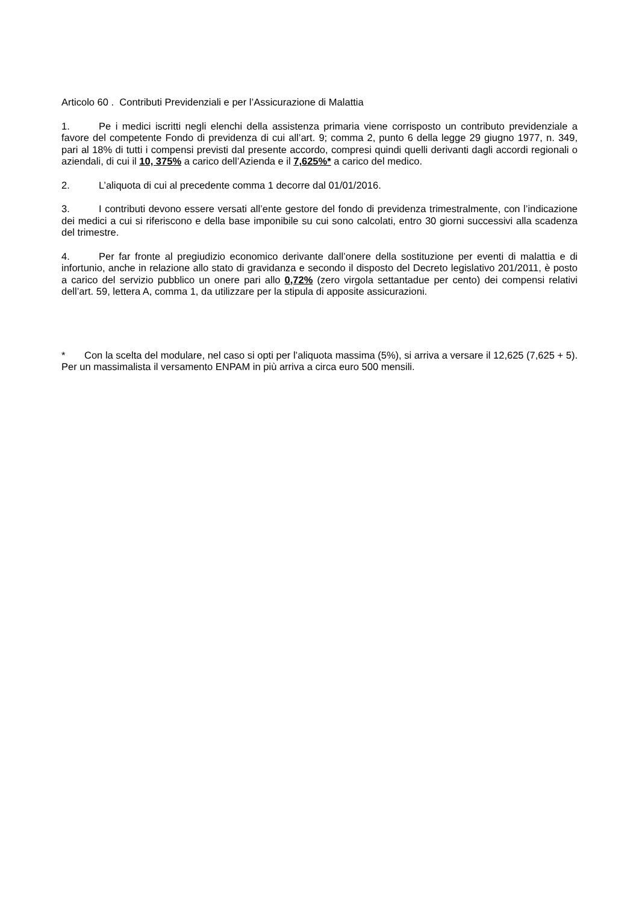Articolo 60 . Contributi Previdenziali e per l’Assicurazione di Malattia
1. Pe i medici iscritti negli elenchi della assistenza primaria viene corrisposto un contributo previdenziale a favore del competente Fondo di previdenza di cui all’art. 9; comma 2, punto 6 della legge 29 giugno 1977, n. 349, pari al 18% di tutti i compensi previsti dal presente accordo, compresi quindi quelli derivanti dagli accordi regionali o aziendali, di cui il 10, 375% a carico dell’Azienda e il 7,625%* a carico del medico.
2. L’aliquota di cui al precedente comma 1 decorre dal 01/01/2016.
3. I contributi devono essere versati all’ente gestore del fondo di previdenza trimestralmente, con l’indicazione dei medici a cui si riferiscono e della base imponibile su cui sono calcolati, entro 30 giorni successivi alla scadenza del trimestre.
4. Per far fronte al pregiudizio economico derivante dall’onere della sostituzione per eventi di malattia e di infortunio, anche in relazione allo stato di gravidanza e secondo il disposto del Decreto legislativo 201/2011, è posto a carico del servizio pubblico un onere pari allo 0,72% (zero virgola settantadue per cento) dei compensi relativi dell’art. 59, lettera A, comma 1, da utilizzare per la stipula di apposite assicurazioni.
* Con la scelta del modulare, nel caso si opti per l’aliquota massima (5%), si arriva a versare il 12,625 (7,625 + 5). Per un massimalista il versamento ENPAM in più arriva a circa euro 500 mensili.